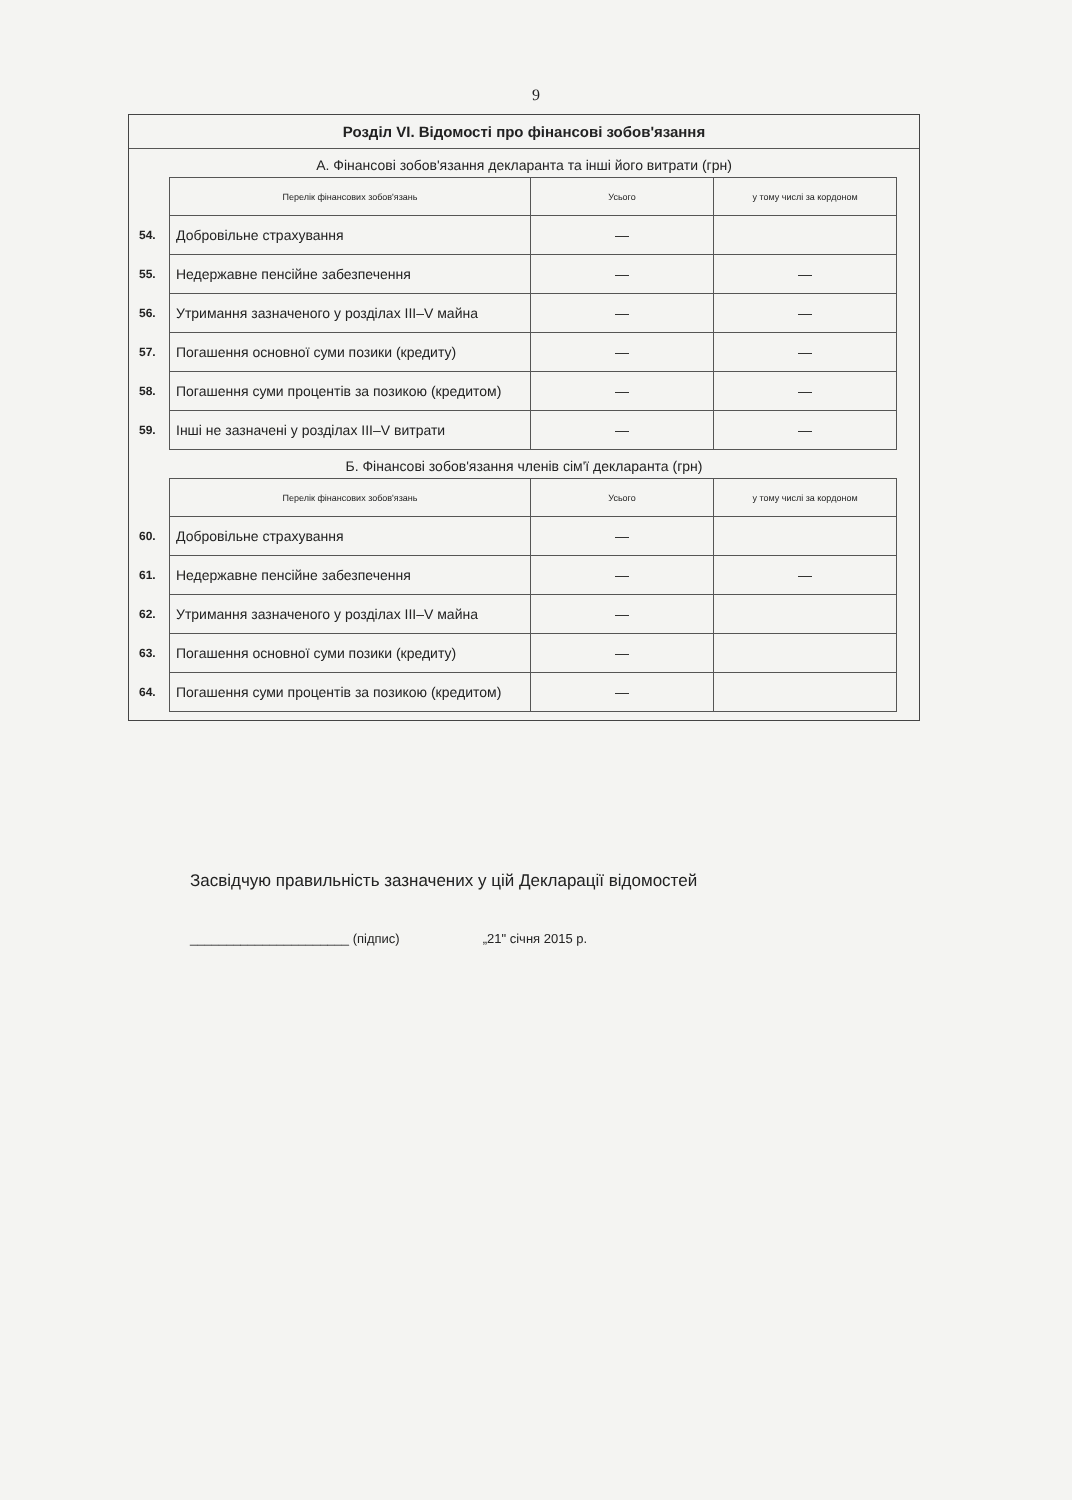9
Розділ VI. Відомості про фінансові зобов'язання
А. Фінансові зобов'язання декларанта та інші його витрати (грн)
| | Перелік фінансових зобов'язань | Усього | у тому числі за кордоном |
| 54. | Добровільне страхування | — | |
| 55. | Недержавне пенсійне забезпечення | — | — |
| 56. | Утримання зазначеного у розділах III–V майна | — | — |
| 57. | Погашення основної суми позики (кредиту) | — | — |
| 58. | Погашення суми процентів за позикою (кредитом) | — | — |
| 59. | Інші не зазначені у розділах III–V витрати | — | — |
Б. Фінансові зобов'язання членів сім'ї декларанта (грн)
| | Перелік фінансових зобов'язань | Усього | у тому числі за кордоном |
| 60. | Добровільне страхування | — | |
| 61. | Недержавне пенсійне забезпечення | — | — |
| 62. | Утримання зазначеного у розділах III–V майна | — | |
| 63. | Погашення основної суми позики (кредиту) | — | |
| 64. | Погашення суми процентів за позикою (кредитом) | — | |
Засвідчую правильність зазначених у цій Декларації відомостей
______________________ (підпис) „21" січня 2015 р.